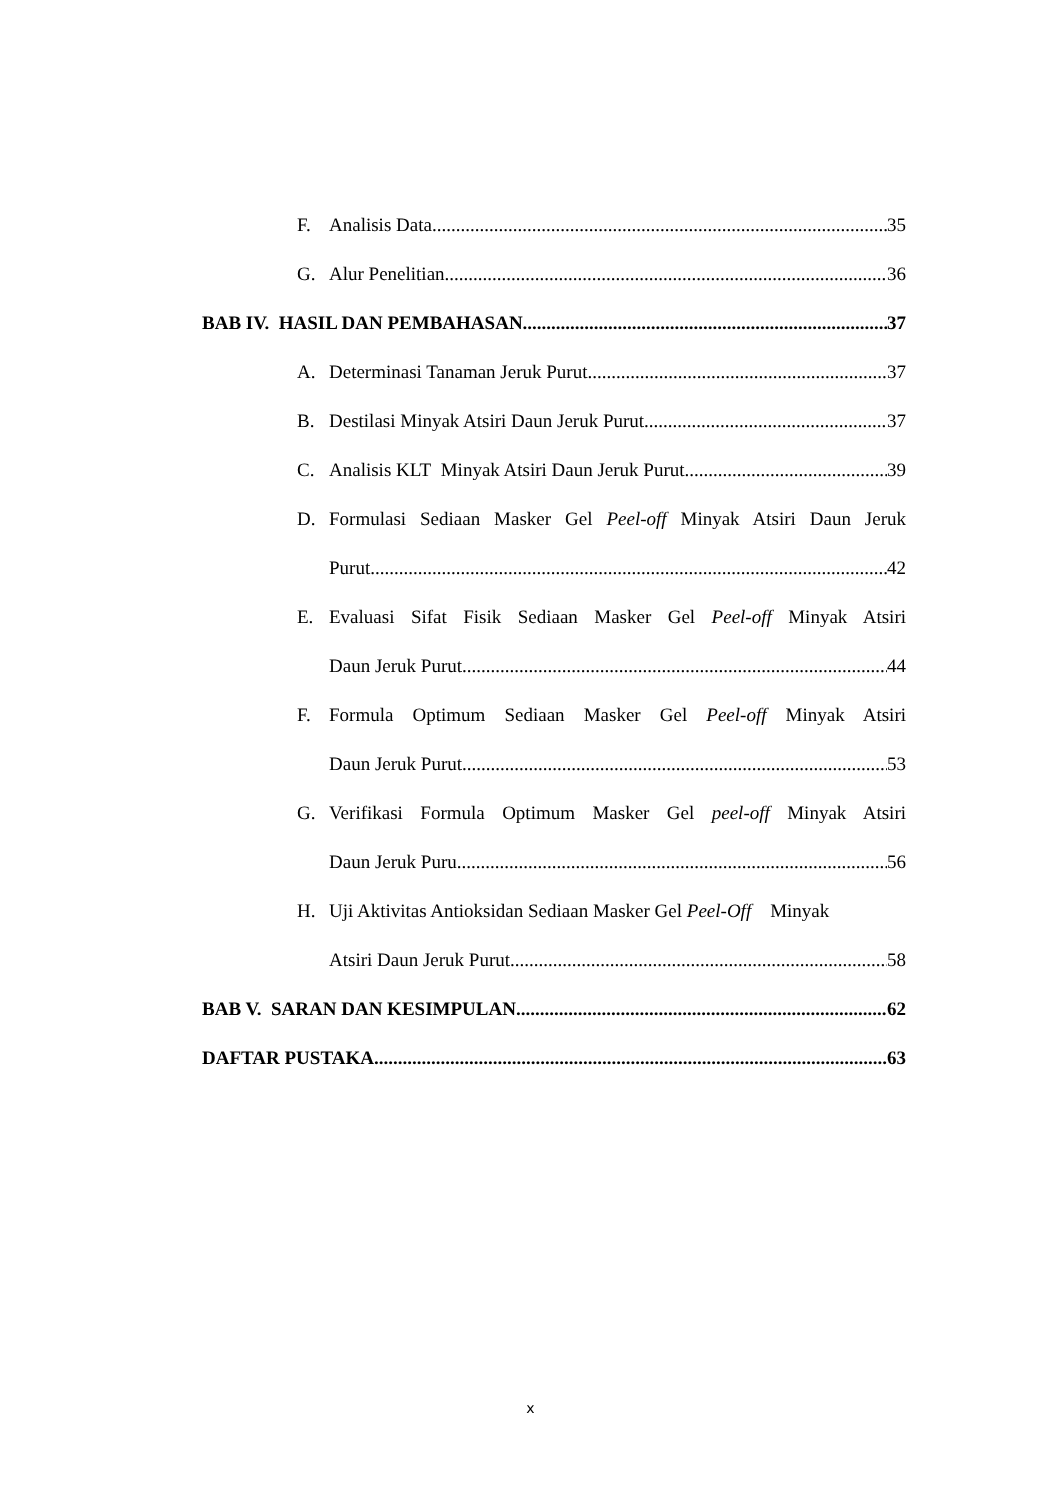F. Analisis Data 35
G. Alur Penelitian 36
BAB IV. HASIL DAN PEMBAHASAN 37
A. Determinasi Tanaman Jeruk Purut 37
B. Destilasi Minyak Atsiri Daun Jeruk Purut 37
C. Analisis KLT Minyak Atsiri Daun Jeruk Purut 39
D. Formulasi Sediaan Masker Gel Peel-off Minyak Atsiri Daun Jeruk
Purut 42
E. Evaluasi Sifat Fisik Sediaan Masker Gel Peel-off Minyak Atsiri
Daun Jeruk Purut 44
F. Formula Optimum Sediaan Masker Gel Peel-off Minyak Atsiri
Daun Jeruk Purut 53
G. Verifikasi Formula Optimum Masker Gel peel-off Minyak Atsiri
Daun Jeruk Puru 56
H. Uji Aktivitas Antioksidan Sediaan Masker Gel Peel-Off Minyak
Atsiri Daun Jeruk Purut 58
BAB V. SARAN DAN KESIMPULAN 62
DAFTAR PUSTAKA 63
x